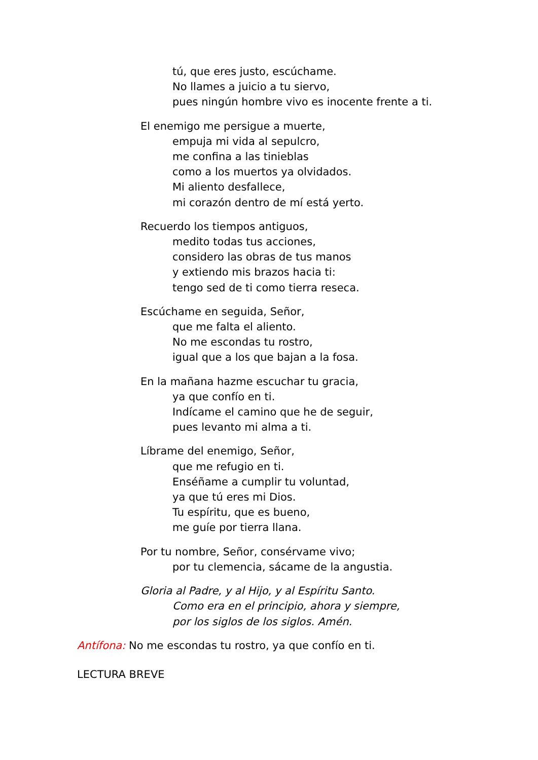tú, que eres justo, escúchame.
No llames a juicio a tu siervo,
pues ningún hombre vivo es inocente frente a ti.
El enemigo me persigue a muerte,
empuja mi vida al sepulcro,
me confina a las tinieblas
como a los muertos ya olvidados.
Mi aliento desfallece,
mi corazón dentro de mí está yerto.
Recuerdo los tiempos antiguos,
medito todas tus acciones,
considero las obras de tus manos
y extiendo mis brazos hacia ti:
tengo sed de ti como tierra reseca.
Escúchame en seguida, Señor,
que me falta el aliento.
No me escondas tu rostro,
igual que a los que bajan a la fosa.
En la mañana hazme escuchar tu gracia,
ya que confío en ti.
Indícame el camino que he de seguir,
pues levanto mi alma a ti.
Líbrame del enemigo, Señor,
que me refugio en ti.
Enséñame a cumplir tu voluntad,
ya que tú eres mi Dios.
Tu espíritu, que es bueno,
me guíe por tierra llana.
Por tu nombre, Señor, consérvame vivo;
por tu clemencia, sácame de la angustia.
Gloria al Padre, y al Hijo, y al Espíritu Santo.
Como era en el principio, ahora y siempre,
por los siglos de los siglos. Amén.
Antífona: No me escondas tu rostro, ya que confío en ti.
LECTURA BREVE